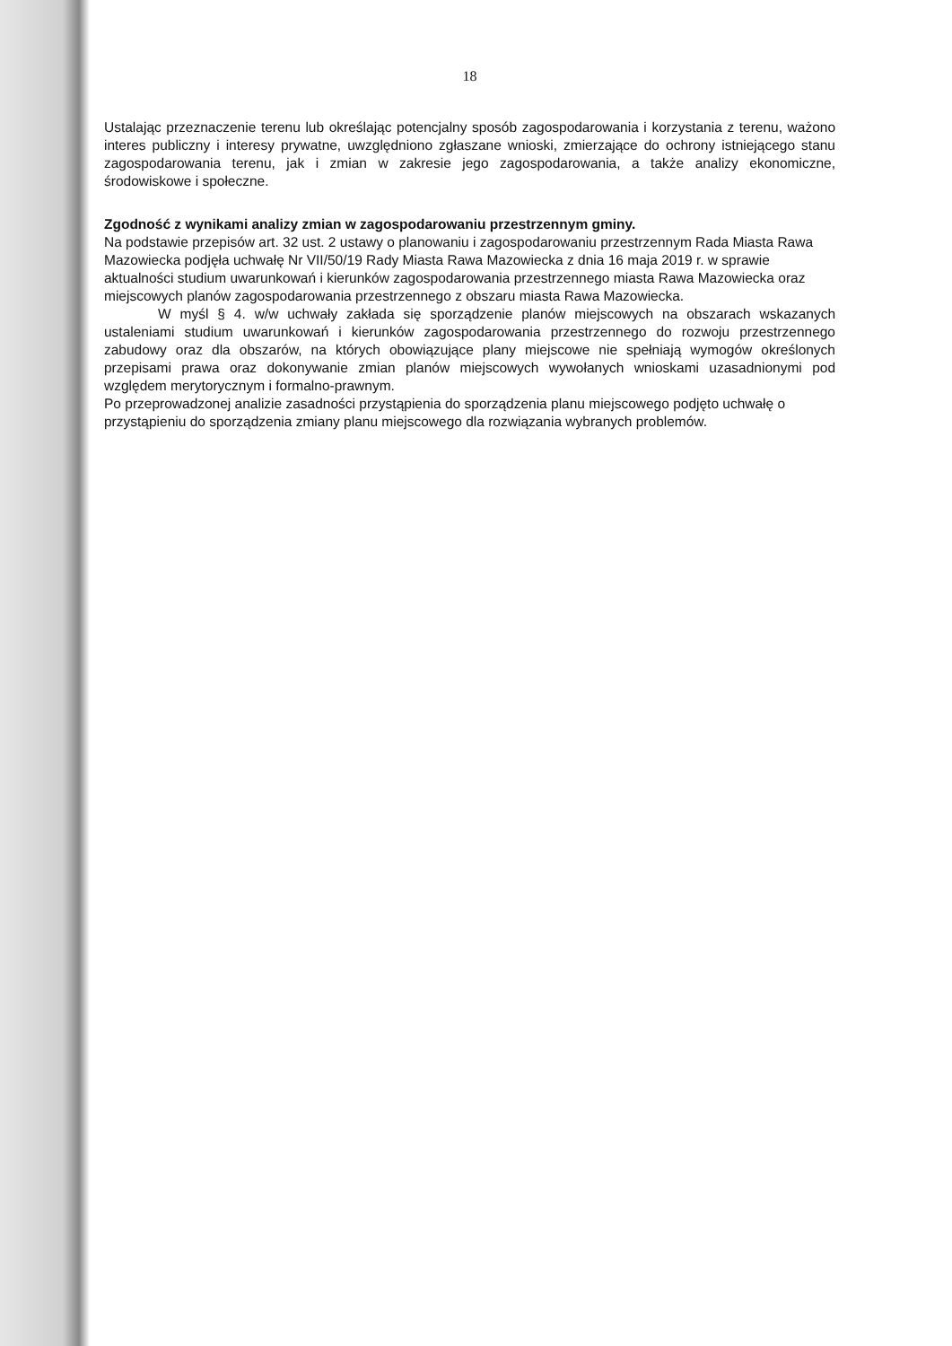18
Ustalając przeznaczenie terenu lub określając potencjalny sposób zagospodarowania i korzystania z terenu, ważono interes publiczny i interesy prywatne, uwzględniono zgłaszane wnioski, zmierzające do ochrony istniejącego stanu zagospodarowania terenu, jak i zmian w zakresie jego zagospodarowania, a także analizy ekonomiczne, środowiskowe i społeczne.
Zgodność z wynikami analizy zmian w zagospodarowaniu przestrzennym gminy.
Na podstawie przepisów art. 32 ust. 2 ustawy o planowaniu i zagospodarowaniu przestrzennym Rada Miasta Rawa Mazowiecka podjęła uchwałę Nr VII/50/19 Rady Miasta Rawa Mazowiecka z dnia 16 maja 2019 r. w sprawie aktualności studium uwarunkowań i kierunków zagospodarowania przestrzennego miasta Rawa Mazowiecka oraz miejscowych planów zagospodarowania przestrzennego z obszaru miasta Rawa Mazowiecka.
W myśl § 4. w/w uchwały zakłada się sporządzenie planów miejscowych na obszarach wskazanych ustaleniami studium uwarunkowań i kierunków zagospodarowania przestrzennego do rozwoju przestrzennego zabudowy oraz dla obszarów, na których obowiązujące plany miejscowe nie spełniają wymogów określonych przepisami prawa oraz dokonywanie zmian planów miejscowych wywołanych wnioskami uzasadnionymi pod względem merytorycznym i formalno-prawnym.
Po przeprowadzonej analizie zasadności przystąpienia do sporządzenia planu miejscowego podjęto uchwałę o przystąpieniu do sporządzenia zmiany planu miejscowego dla rozwiązania wybranych problemów.